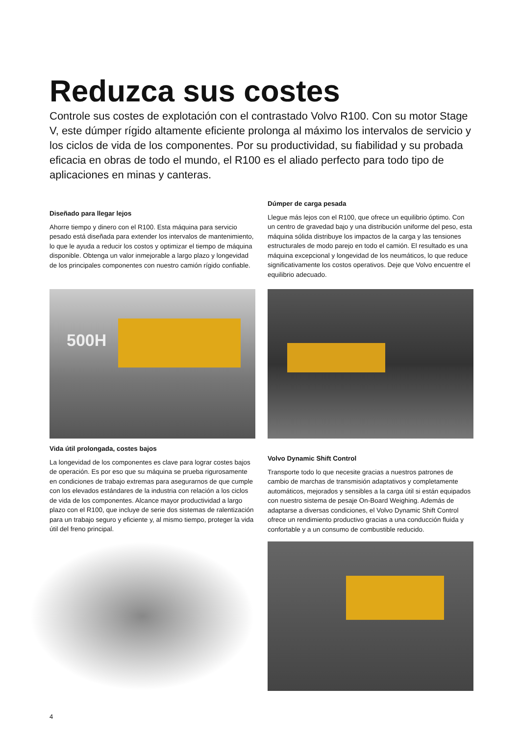Reduzca sus costes
Controle sus costes de explotación con el contrastado Volvo R100. Con su motor Stage V, este dúmper rígido altamente eficiente prolonga al máximo los intervalos de servicio y los ciclos de vida de los componentes. Por su productividad, su fiabilidad y su probada eficacia en obras de todo el mundo, el R100 es el aliado perfecto para todo tipo de aplicaciones en minas y canteras.
Diseñado para llegar lejos
Ahorre tiempo y dinero con el R100. Esta máquina para servicio pesado está diseñada para extender los intervalos de mantenimiento, lo que le ayuda a reducir los costos y optimizar el tiempo de máquina disponible. Obtenga un valor inmejorable a largo plazo y longevidad de los principales componentes con nuestro camión rígido confiable.
Dúmper de carga pesada
Llegue más lejos con el R100, que ofrece un equilibrio óptimo. Con un centro de gravedad bajo y una distribución uniforme del peso, esta máquina sólida distribuye los impactos de la carga y las tensiones estructurales de modo parejo en todo el camión. El resultado es una máquina excepcional y longevidad de los neumáticos, lo que reduce significativamente los costos operativos. Deje que Volvo encuentre el equilibrio adecuado.
500H
Vida útil prolongada, costes bajos
La longevidad de los componentes es clave para lograr costes bajos de operación. Es por eso que su máquina se prueba rigurosamente en condiciones de trabajo extremas para asegurarnos de que cumple con los elevados estándares de la industria con relación a los ciclos de vida de los componentes. Alcance mayor productividad a largo plazo con el R100, que incluye de serie dos sistemas de ralentización para un trabajo seguro y eficiente y, al mismo tiempo, proteger la vida útil del freno principal.
Volvo Dynamic Shift Control
Transporte todo lo que necesite gracias a nuestros patrones de cambio de marchas de transmisión adaptativos y completamente automáticos, mejorados y sensibles a la carga útil si están equipados con nuestro sistema de pesaje On-Board Weighing. Además de adaptarse a diversas condiciones, el Volvo Dynamic Shift Control ofrece un rendimiento productivo gracias a una conducción fluida y confortable y a un consumo de combustible reducido.
4